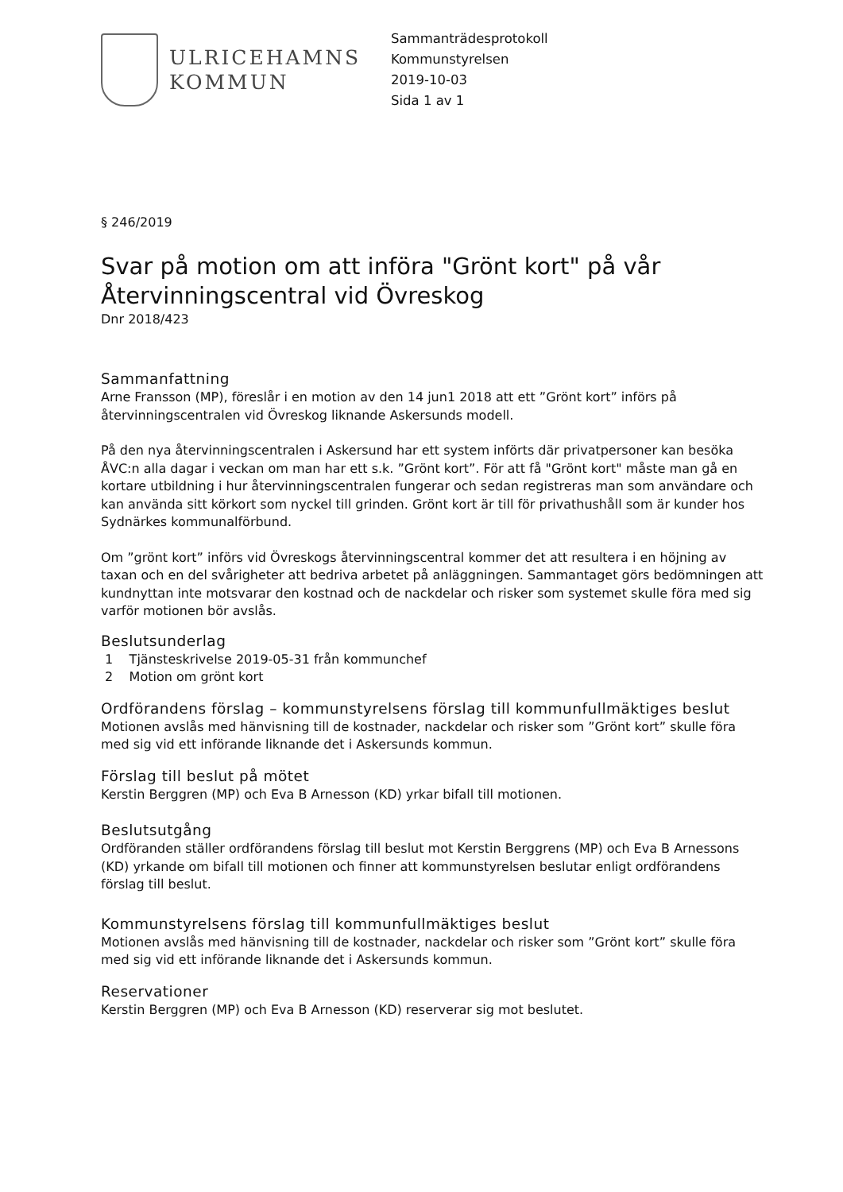ULRICEHAMNS
KOMMUN
Sammanträdesprotokoll
Kommunstyrelsen
2019-10-03
Sida 1 av 1
§ 246/2019
Svar på motion om att införa "Grönt kort" på vår Återvinningscentral vid Övreskog
Dnr 2018/423
Sammanfattning
Arne Fransson (MP), föreslår i en motion av den 14 jun1 2018 att ett ”Grönt kort” införs på återvinningscentralen vid Övreskog liknande Askersunds modell.
På den nya återvinningscentralen i Askersund har ett system införts där privatpersoner kan besöka ÅVC:n alla dagar i veckan om man har ett s.k. ”Grönt kort”. För att få "Grönt kort" måste man gå en kortare utbildning i hur återvinningscentralen fungerar och sedan registreras man som användare och kan använda sitt körkort som nyckel till grinden. Grönt kort är till för privathushåll som är kunder hos Sydnärkes kommunalförbund.
Om ”grönt kort” införs vid Övreskogs återvinningscentral kommer det att resultera i en höjning av taxan och en del svårigheter att bedriva arbetet på anläggningen. Sammantaget görs bedömningen att kundnyttan inte motsvarar den kostnad och de nackdelar och risker som systemet skulle föra med sig varför motionen bör avslås.
Beslutsunderlag
1 Tjänsteskrivelse 2019-05-31 från kommunchef
2 Motion om grönt kort
Ordförandens förslag – kommunstyrelsens förslag till kommunfullmäktiges beslut
Motionen avslås med hänvisning till de kostnader, nackdelar och risker som ”Grönt kort” skulle föra med sig vid ett införande liknande det i Askersunds kommun.
Förslag till beslut på mötet
Kerstin Berggren (MP) och Eva B Arnesson (KD) yrkar bifall till motionen.
Beslutsutgång
Ordföranden ställer ordförandens förslag till beslut mot Kerstin Berggrens (MP) och Eva B Arnessons (KD) yrkande om bifall till motionen och finner att kommunstyrelsen beslutar enligt ordförandens förslag till beslut.
Kommunstyrelsens förslag till kommunfullmäktiges beslut
Motionen avslås med hänvisning till de kostnader, nackdelar och risker som ”Grönt kort” skulle föra med sig vid ett införande liknande det i Askersunds kommun.
Reservationer
Kerstin Berggren (MP) och Eva B Arnesson (KD) reserverar sig mot beslutet.